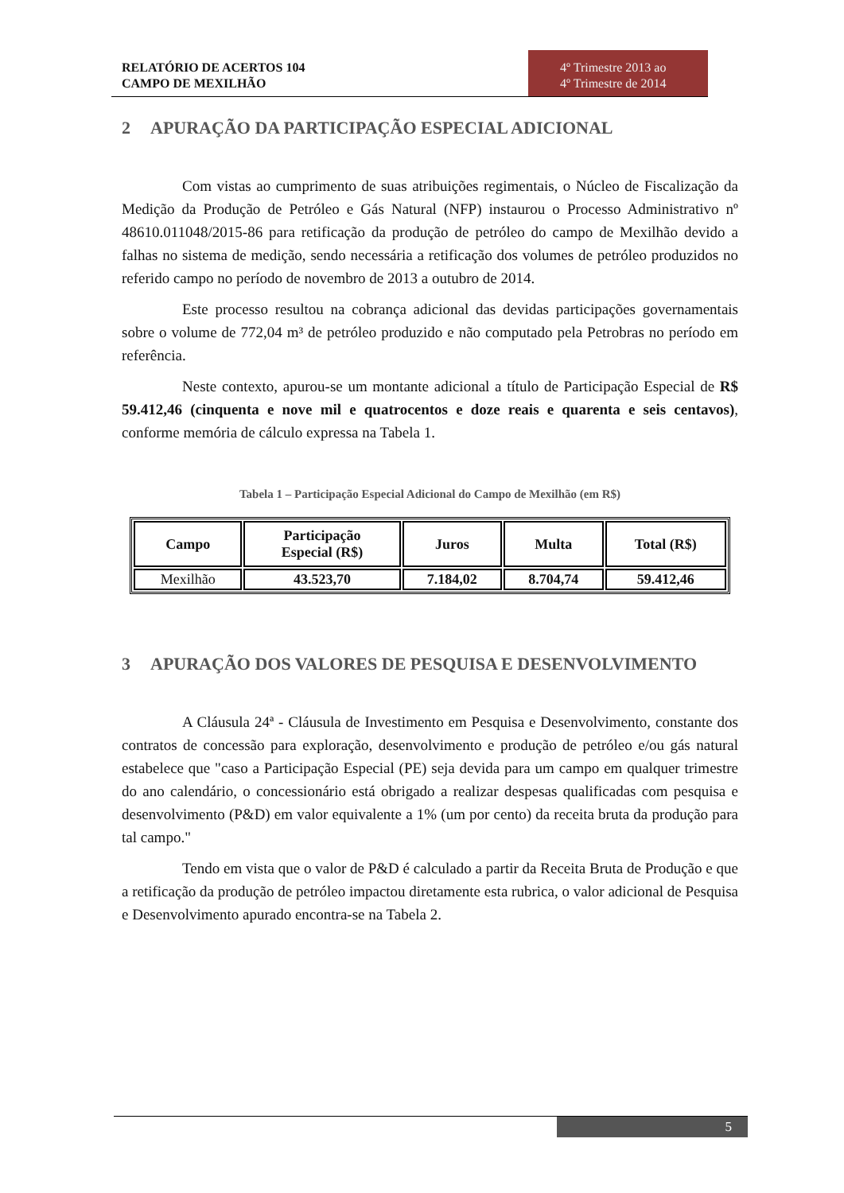RELATÓRIO DE ACERTOS 104
CAMPO DE MEXILHÃO
4º Trimestre 2013 ao
4º Trimestre de 2014
2 APURAÇÃO DA PARTICIPAÇÃO ESPECIAL ADICIONAL
Com vistas ao cumprimento de suas atribuições regimentais, o Núcleo de Fiscalização da Medição da Produção de Petróleo e Gás Natural (NFP) instaurou o Processo Administrativo nº 48610.011048/2015-86 para retificação da produção de petróleo do campo de Mexilhão devido a falhas no sistema de medição, sendo necessária a retificação dos volumes de petróleo produzidos no referido campo no período de novembro de 2013 a outubro de 2014.
Este processo resultou na cobrança adicional das devidas participações governamentais sobre o volume de 772,04 m³ de petróleo produzido e não computado pela Petrobras no período em referência.
Neste contexto, apurou-se um montante adicional a título de Participação Especial de R$ 59.412,46 (cinquenta e nove mil e quatrocentos e doze reais e quarenta e seis centavos), conforme memória de cálculo expressa na Tabela 1.
Tabela 1 – Participação Especial Adicional do Campo de Mexilhão (em R$)
| Campo | Participação Especial (R$) | Juros | Multa | Total (R$) |
| --- | --- | --- | --- | --- |
| Mexilhão | 43.523,70 | 7.184,02 | 8.704,74 | 59.412,46 |
3 APURAÇÃO DOS VALORES DE PESQUISA E DESENVOLVIMENTO
A Cláusula 24ª - Cláusula de Investimento em Pesquisa e Desenvolvimento, constante dos contratos de concessão para exploração, desenvolvimento e produção de petróleo e/ou gás natural estabelece que "caso a Participação Especial (PE) seja devida para um campo em qualquer trimestre do ano calendário, o concessionário está obrigado a realizar despesas qualificadas com pesquisa e desenvolvimento (P&D) em valor equivalente a 1% (um por cento) da receita bruta da produção para tal campo."
Tendo em vista que o valor de P&D é calculado a partir da Receita Bruta de Produção e que a retificação da produção de petróleo impactou diretamente esta rubrica, o valor adicional de Pesquisa e Desenvolvimento apurado encontra-se na Tabela 2.
5